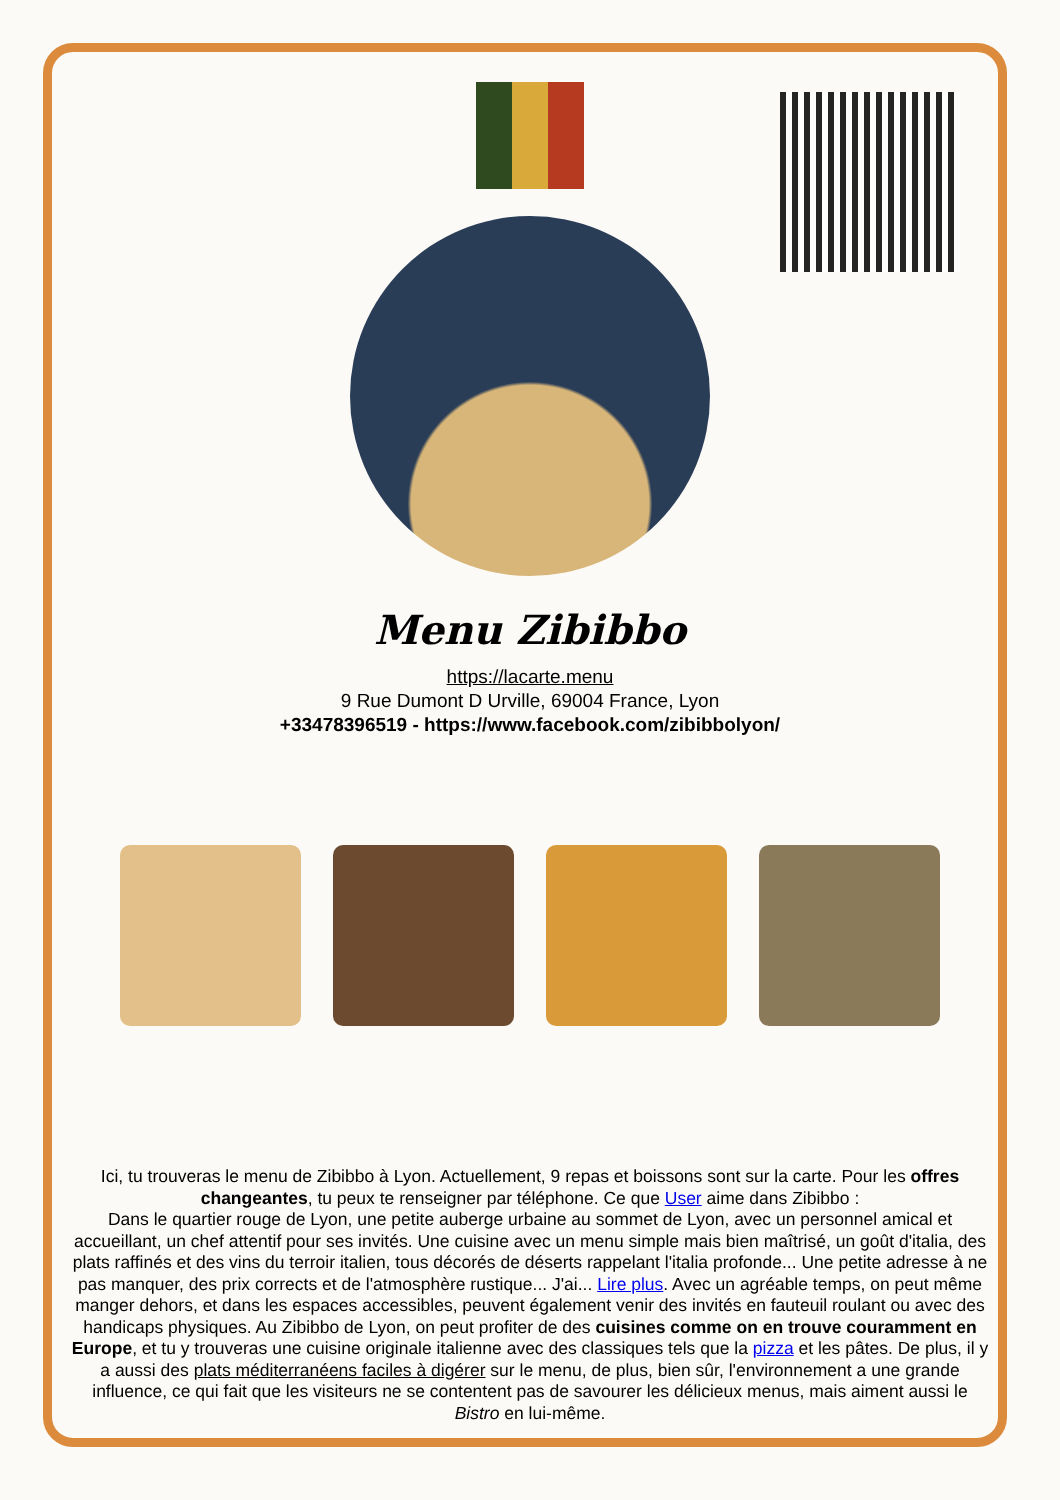Menu Zibibbo
https://lacarte.menu
9 Rue Dumont D Urville, 69004 France, Lyon
+33478396519 - https://www.facebook.com/zibibbolyon/
Ici, tu trouveras le menu de Zibibbo à Lyon. Actuellement, 9 repas et boissons sont sur la carte. Pour les offres changeantes, tu peux te renseigner par téléphone. Ce que User aime dans Zibibbo :
Dans le quartier rouge de Lyon, une petite auberge urbaine au sommet de Lyon, avec un personnel amical et accueillant, un chef attentif pour ses invités. Une cuisine avec un menu simple mais bien maîtrisé, un goût d'italia, des plats raffinés et des vins du terroir italien, tous décorés de déserts rappelant l'italia profonde... Une petite adresse à ne pas manquer, des prix corrects et de l'atmosphère rustique... J'ai... Lire plus. Avec un agréable temps, on peut même manger dehors, et dans les espaces accessibles, peuvent également venir des invités en fauteuil roulant ou avec des handicaps physiques. Au Zibibbo de Lyon, on peut profiter de des cuisines comme on en trouve couramment en Europe, et tu y trouveras une cuisine originale italienne avec des classiques tels que la pizza et les pâtes. De plus, il y a aussi des plats méditerranéens faciles à digérer sur le menu, de plus, bien sûr, l'environnement a une grande influence, ce qui fait que les visiteurs ne se contentent pas de savourer les délicieux menus, mais aiment aussi le Bistro en lui-même.